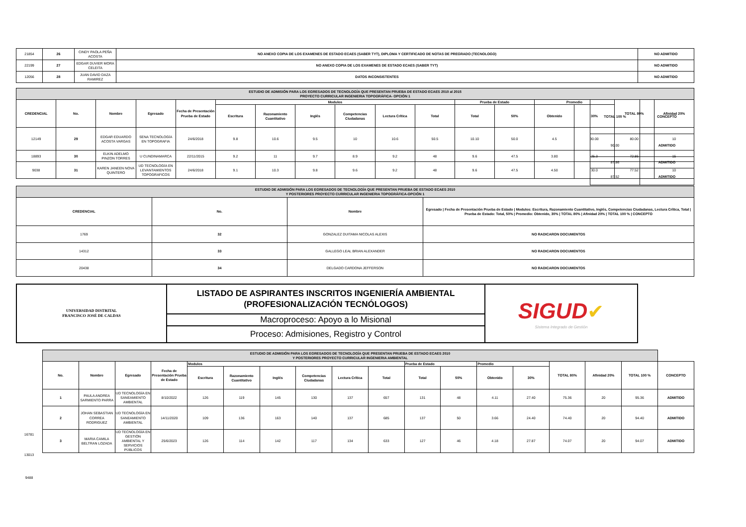| 21854 | 26 | CINDY PAOLA PEÑA ACOSTA | NO ANEXO COPIA DE LOS EXAMENES DE ESTADO ECAES (SABER TYT), DIPLOMA Y CERTIFICADO DE NOTAS DE PREGRADO (TECNOLOGO) | NO ADMITIDO |
| 22199 | 27 | EDGAR DUVIER MORA CELEITA | NO ANEXO COPIA DE LOS EXAMENES DE ESTADO ECAES (SABER TYT) | NO ADMITIDO |
| 12056 | 28 | JUAN DAVID DAZA RAMIREZ | DATOS INCONSISTENTES | NO ADMITIDO |
| ESTUDIO DE ADMISIÓN PARA LOS EGRESADOS DE TECNOLOGÍA QUE PRESENTAN PRUEBA DE ESTADO ECAES 2010 al 2015 PROYECTO CURRICULAR INGENIERIA TOPOGRÁFICA- OPCIÓN 1 | | | | | | | | | | | | | | | | |
| CREDENCIAL | No. | Nombre | Egresado | Fecha de Presentación Prueba de Estado | Modulos | | | | | | Prueba de Estado | | Promedio | | TOTAL 80% | Afinidad 20% |
| | | | | | Escritura | Razonamiento Cuantitativo | Inglés | Competencias Ciudadanas | Lectura Crítica | Total | Total | 50% | Obtenido | 30% | | |
| 12149 | 29 | EDGAR EDUARDO ACOSTA VARGAS | SENA TECNOLOGÍA EN TOPOGRAFIA | 24/6/2018 | 9.8 | 10.6 | 9.5 | 10 | 10.6 | 50.5 | 10.10 | 50.0 | 4.5 | 30.00 | 80.00 | 10 |
| 18893 | 30 | ELKIN ADELMO PINZON TORRES | U CUNDINAMARCA | 22/11/2015 | 9.2 | 11 | 9.7 | 8.9 | 9.2 | 48 | 9.6 | 47.5 | 3.80 | 25.3 | 72.86 | 15 |
| 9038 | 31 | KAREN JANEEN NOVA QUINTERO | UD TECNOLOGÍA EN LEVANTAMIENTOS TOPOGRAFICOS | 24/6/2018 | 9.1 | 10.3 | 9.8 | 9.6 | 9.2 | 48 | 9.6 | 47.5 | 4.50 | 30.0 | 77.52 | 10 |
| TOTAL 100 % | CONCEPTO |
| --- | --- |
| 90.00 | ADMITIDO |
| 87.86 | ADMITIDO |
| 87.52 | ADMITIDO |
| ESTUDIO DE ADMISIÓN PARA LOS EGRESADOS DE TECNOLOGÍA QUE PRESENTAN PRUEBA DE ESTADO ECAES 2010 Y POSTERIORES PROYECTO CURRICULAR INGENIERIA TOPOGRÁFICA-OPCIÓN 1 | | | |
| CREDENCIAL | No. | Nombre | Egresado / Fecha de Presentación Prueba de Estado / Modulos: Escritura, Razonamiento Cuantitativo, Inglés, Competencias Ciudadanas, Lectura Crítica, Total / Prueba de Estado: Total, 50% / Promedio: Obtenido, 30% / TOTAL 80% / Afinidad 20% / TOTAL 100 % / CONCEPTO |
| 1769 | 32 | GONZALEZ DUITAMA NICOLAS ALEXIS | NO RADICARON DOCUMENTOS |
| 14312 | 33 | GALLEGO LEAL BRIAN ALEXANDER | NO RADICARON DOCUMENTOS |
| 20438 | 34 | DELGADO CARDONA JEFFERSON | NO RADICARON DOCUMENTOS |
| UNIVERSIDAD DISTRITAL FRANCISCO JOSÉ DE CALDAS | LISTADO DE ASPIRANTES INSCRITOS INGENIERÍA AMBIENTAL (PROFESIONALIZACIÓN TECNÓLOGOS) | SIGUD ✔ Sistema Integrado de Gestión |
| | Macroproceso: Apoyo a lo Misional | |
| | Proceso: Admisiones, Registro y Control | |
16781
13013
9488
| ESTUDIO DE ADMISIÓN PARA LOS EGRESADOS DE TECNOLOGÍA QUE PRESENTAN PRUEBA DE ESTADO ECAES 2010 Y POSTERIORES PROYECTO CURRICULAR INGENIERIA AMBIENTAL | | | | | | | | | | | | | | | | | |
| No. | Nombre | Egresado | Fecha de Presentación Prueba de Estado | Modulos | | | | | | Prueba de Estado | | Promedio | | TOTAL 80% | Afinidad 20% | TOTAL 100 % | CONCEPTO |
| | | | | Escritura | Razonamiento Cuantitativo | Inglés | Competencias Ciudadanas | Lectura Crítica | Total | Total | 50% | Obtenido | 30% | | | | |
| 1 | PAULA ANDREA SARMIENTO PARRA | UD TECNOLOGÍA EN SANEAMIENTO AMBIENTAL | 8/10/2022 | 126 | 119 | 145 | 130 | 137 | 657 | 131 | 48 | 4.11 | 27.40 | 75.36 | 20 | 95.36 | ADMITIDO |
| 2 | JOHAN SEBASTIAN CORREA RODRIGUEZ | UD TECNOLOGÍA EN SANEAMIENTO AMBIENTAL | 14/11/2020 | 109 | 136 | 163 | 140 | 137 | 685 | 137 | 50 | 3.66 | 24.40 | 74.40 | 20 | 94.40 | ADMITIDO |
| 3 | MARIA CAMILA BELTRAN LOZADA | UD TECNOLOGÍA EN GESTIÓN AMBIENTAL Y SERVICIOS PÚBLICOS | 25/6/2023 | 126 | 114 | 142 | 117 | 134 | 633 | 127 | 46 | 4.18 | 27.87 | 74.07 | 20 | 94.07 | ADMITIDO |